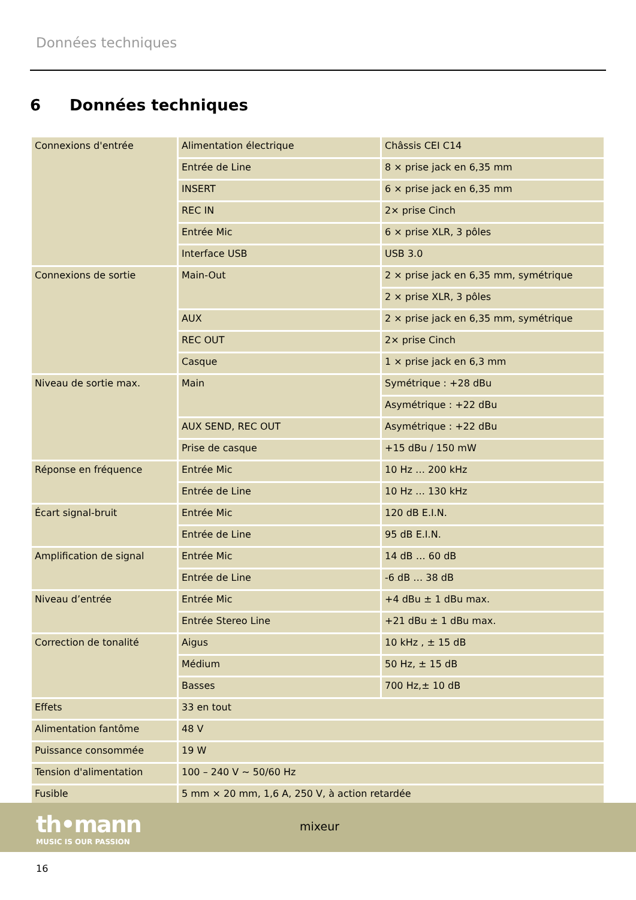Données techniques
6 Données techniques
| Connexions d'entrée | Alimentation électrique | Châssis CEI C14 |
| | Entrée de Line | 8 × prise jack en 6,35 mm |
| | INSERT | 6 × prise jack en 6,35 mm |
| | REC IN | 2× prise Cinch |
| | Entrée Mic | 6 × prise XLR, 3 pôles |
| | Interface USB | USB 3.0 |
| Connexions de sortie | Main-Out | 2 × prise jack en 6,35 mm, symétrique |
| | | 2 × prise XLR, 3 pôles |
| | AUX | 2 × prise jack en 6,35 mm, symétrique |
| | REC OUT | 2× prise Cinch |
| | Casque | 1 × prise jack en 6,3 mm |
| Niveau de sortie max. | Main | Symétrique : +28 dBu |
| | | Asymétrique : +22 dBu |
| | AUX SEND, REC OUT | Asymétrique : +22 dBu |
| | Prise de casque | +15 dBu / 150 mW |
| Réponse en fréquence | Entrée Mic | 10 Hz … 200 kHz |
| | Entrée de Line | 10 Hz … 130 kHz |
| Écart signal-bruit | Entrée Mic | 120 dB E.I.N. |
| | Entrée de Line | 95 dB E.I.N. |
| Amplification de signal | Entrée Mic | 14 dB … 60 dB |
| | Entrée de Line | -6 dB … 38 dB |
| Niveau d’entrée | Entrée Mic | +4 dBu ± 1 dBu max. |
| | Entrée Stereo Line | +21 dBu ± 1 dBu max. |
| Correction de tonalité | Aigus | 10 kHz , ± 15 dB |
| | Médium | 50 Hz, ± 15 dB |
| | Basses | 700 Hz,± 10 dB |
| Effets | 33 en tout | |
| Alimentation fantôme | 48 V | |
| Puissance consommée | 19 W | |
| Tension d'alimentation | 100 – 240 V ∼ 50/60 Hz | |
| Fusible | 5 mm × 20 mm, 1,6 A, 250 V, à action retardée | |
th•mann
MUSIC IS OUR PASSION
mixeur
16